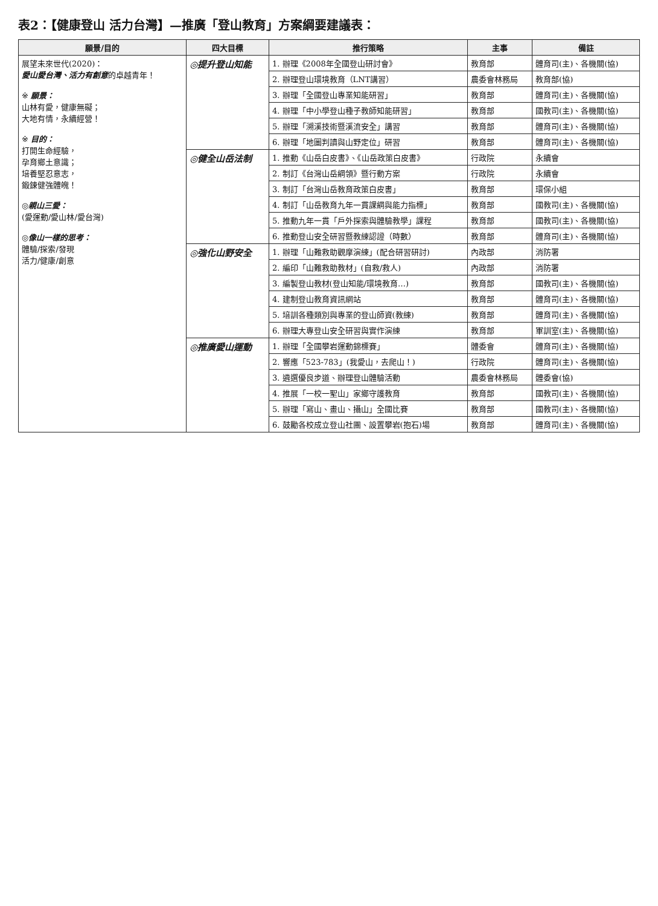表2：【健康登山 活力台灣】—推廣「登山教育」方案綱要建議表：
| 願景/目的 | 四大目標 | 推行策略 | 主事 | 備註 |
| --- | --- | --- | --- | --- |
| 展望未來世代(2020)： 愛山愛台灣、活力有創意 的卓越青年！ ※ 願景： 山林有愛，健康無礙； 大地有情，永續經營！ ※ 目的： 打開生命經驗， 孕育鄉土意識； 培養堅忍意志， 鍛鍊健強體魄！ ◎ 親山三愛： (愛運動/愛山林/愛台灣) ◎ 像山一樣的思考： 體驗/探索/發現 活力/健康/創意 | ◎提升登山知能 | 1. 辦理《2008年全國登山研討會》 | 教育部 | 體育司(主)、各機關(協) |
| | | 2. 辦理登山環境教育（LNT講習） | 農委會林務局 | 教育部(協) |
| | | 3. 辦理「全國登山專業知能研習」 | 教育部 | 體育司(主)、各機關(協) |
| | | 4. 辦理「中小學登山種子教師知能研習」 | 教育部 | 國教司(主)、各機關(協) |
| | | 5. 辦理「溯溪技術暨溪流安全」講習 | 教育部 | 體育司(主)、各機關(協) |
| | | 6. 辦理「地圖判讀與山野定位」研習 | 教育部 | 體育司(主)、各機關(協) |
| | ◎健全山岳法制 | 1. 推動《山岳白皮書》、《山岳政策白皮書》 | 行政院 | 永續會 |
| | | 2. 制訂《台灣山岳綱領》暨行動方案 | 行政院 | 永續會 |
| | | 3. 制訂「台灣山岳教育政策白皮書」 | 教育部 | 環保小組 |
| | | 4. 制訂「山岳教育九年一貫課綱與能力指標」 | 教育部 | 國教司(主)、各機關(協) |
| | | 5. 推動九年一貫「戶外探索與體驗教學」課程 | 教育部 | 國教司(主)、各機關(協) |
| | | 6. 推動登山安全研習暨教練認證（時數） | 教育部 | 體育司(主)、各機關(協) |
| | ◎強化山野安全 | 1. 辦理「山難救助觀摩演練」(配合研習研討) | 內政部 | 消防署 |
| | | 2. 編印「山難救助教材」(自救/救人) | 內政部 | 消防署 |
| | | 3. 編製登山教材(登山知能/環境教育…) | 教育部 | 國教司(主)、各機關(協) |
| | | 4. 建制登山教育資訊網站 | 教育部 | 體育司(主)、各機關(協) |
| | | 5. 培訓各種類別與專業的登山師資(教練) | 教育部 | 體育司(主)、各機關(協) |
| | | 6. 辦理大專登山安全研習與實作演練 | 教育部 | 軍訓室(主)、各機關(協) |
| | ◎推廣愛山運動 | 1. 辦理「全國攀岩運動錦標賽」 | 體委會 | 體育司(主)、各機關(協) |
| | | 2. 響應「523-783」(我愛山，去爬山！) | 行政院 | 體育司(主)、各機關(協) |
| | | 3. 遴選優良步道、辦理登山體驗活動 | 農委會林務局 | 體委會(協) |
| | | 4. 推展「一校一聖山」家鄉守護教育 | 教育部 | 國教司(主)、各機關(協) |
| | | 5. 辦理「寫山、畫山、攝山」全國比賽 | 教育部 | 國教司(主)、各機關(協) |
| | | 6. 鼓勵各校成立登山社團、設置攀岩(抱石)場 | 教育部 | 體育司(主)、各機關(協) |